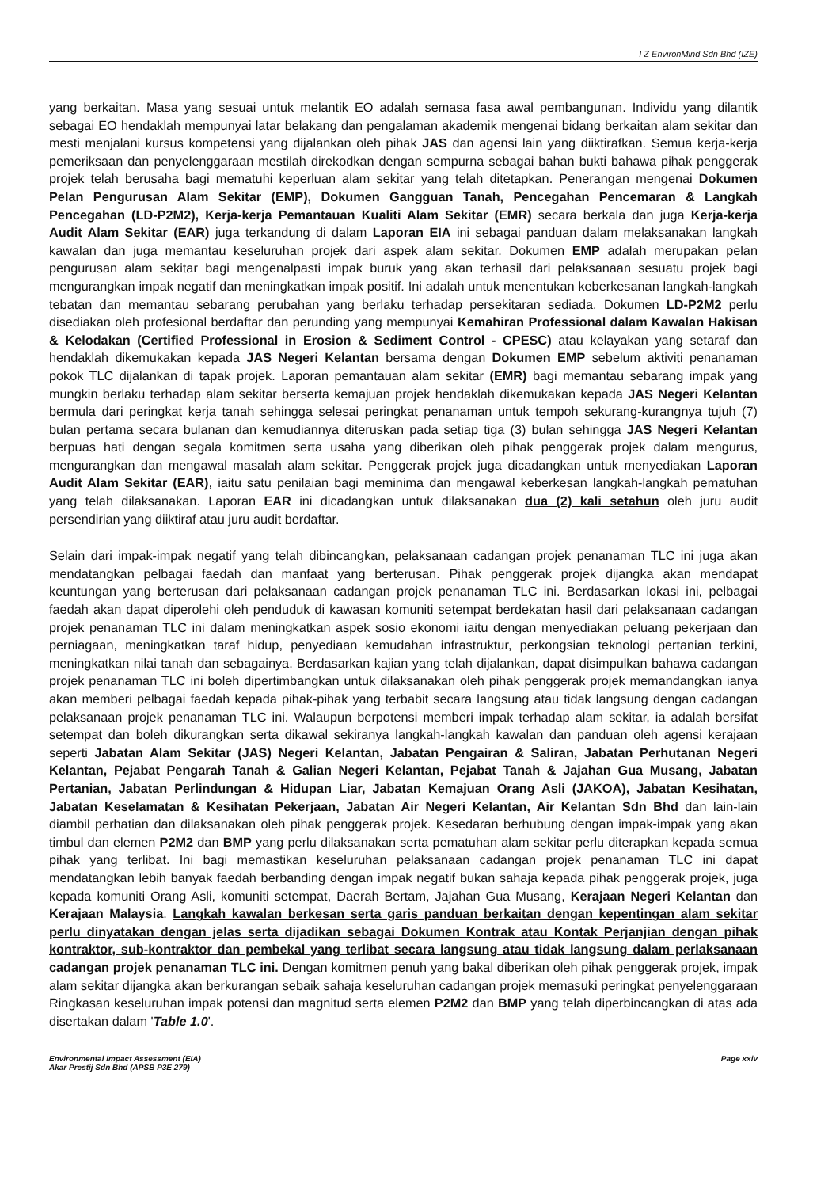I Z EnvironMind Sdn Bhd (IZE)
yang berkaitan. Masa yang sesuai untuk melantik EO adalah semasa fasa awal pembangunan. Individu yang dilantik sebagai EO hendaklah mempunyai latar belakang dan pengalaman akademik mengenai bidang berkaitan alam sekitar dan mesti menjalani kursus kompetensi yang dijalankan oleh pihak JAS dan agensi lain yang diiktirafkan. Semua kerja-kerja pemeriksaan dan penyelenggaraan mestilah direkodkan dengan sempurna sebagai bahan bukti bahawa pihak penggerak projek telah berusaha bagi mematuhi keperluan alam sekitar yang telah ditetapkan. Penerangan mengenai Dokumen Pelan Pengurusan Alam Sekitar (EMP), Dokumen Gangguan Tanah, Pencegahan Pencemaran & Langkah Pencegahan (LD-P2M2), Kerja-kerja Pemantauan Kualiti Alam Sekitar (EMR) secara berkala dan juga Kerja-kerja Audit Alam Sekitar (EAR) juga terkandung di dalam Laporan EIA ini sebagai panduan dalam melaksanakan langkah kawalan dan juga memantau keseluruhan projek dari aspek alam sekitar. Dokumen EMP adalah merupakan pelan pengurusan alam sekitar bagi mengenalpasti impak buruk yang akan terhasil dari pelaksanaan sesuatu projek bagi mengurangkan impak negatif dan meningkatkan impak positif. Ini adalah untuk menentukan keberkesanan langkah-langkah tebatan dan memantau sebarang perubahan yang berlaku terhadap persekitaran sediada. Dokumen LD-P2M2 perlu disediakan oleh profesional berdaftar dan perunding yang mempunyai Kemahiran Professional dalam Kawalan Hakisan & Kelodakan (Certified Professional in Erosion & Sediment Control - CPESC) atau kelayakan yang setaraf dan hendaklah dikemukakan kepada JAS Negeri Kelantan bersama dengan Dokumen EMP sebelum aktiviti penanaman pokok TLC dijalankan di tapak projek. Laporan pemantauan alam sekitar (EMR) bagi memantau sebarang impak yang mungkin berlaku terhadap alam sekitar berserta kemajuan projek hendaklah dikemukakan kepada JAS Negeri Kelantan bermula dari peringkat kerja tanah sehingga selesai peringkat penanaman untuk tempoh sekurang-kurangnya tujuh (7) bulan pertama secara bulanan dan kemudiannya diteruskan pada setiap tiga (3) bulan sehingga JAS Negeri Kelantan berpuas hati dengan segala komitmen serta usaha yang diberikan oleh pihak penggerak projek dalam mengurus, mengurangkan dan mengawal masalah alam sekitar. Penggerak projek juga dicadangkan untuk menyediakan Laporan Audit Alam Sekitar (EAR), iaitu satu penilaian bagi meminima dan mengawal keberkesan langkah-langkah pematuhan yang telah dilaksanakan. Laporan EAR ini dicadangkan untuk dilaksanakan dua (2) kali setahun oleh juru audit persendirian yang diiktiraf atau juru audit berdaftar.
Selain dari impak-impak negatif yang telah dibincangkan, pelaksanaan cadangan projek penanaman TLC ini juga akan mendatangkan pelbagai faedah dan manfaat yang berterusan. Pihak penggerak projek dijangka akan mendapat keuntungan yang berterusan dari pelaksanaan cadangan projek penanaman TLC ini. Berdasarkan lokasi ini, pelbagai faedah akan dapat diperolehi oleh penduduk di kawasan komuniti setempat berdekatan hasil dari pelaksanaan cadangan projek penanaman TLC ini dalam meningkatkan aspek sosio ekonomi iaitu dengan menyediakan peluang pekerjaan dan perniagaan, meningkatkan taraf hidup, penyediaan kemudahan infrastruktur, perkongsian teknologi pertanian terkini, meningkatkan nilai tanah dan sebagainya. Berdasarkan kajian yang telah dijalankan, dapat disimpulkan bahawa cadangan projek penanaman TLC ini boleh dipertimbangkan untuk dilaksanakan oleh pihak penggerak projek memandangkan ianya akan memberi pelbagai faedah kepada pihak-pihak yang terbabit secara langsung atau tidak langsung dengan cadangan pelaksanaan projek penanaman TLC ini. Walaupun berpotensi memberi impak terhadap alam sekitar, ia adalah bersifat setempat dan boleh dikurangkan serta dikawal sekiranya langkah-langkah kawalan dan panduan oleh agensi kerajaan seperti Jabatan Alam Sekitar (JAS) Negeri Kelantan, Jabatan Pengairan & Saliran, Jabatan Perhutanan Negeri Kelantan, Pejabat Pengarah Tanah & Galian Negeri Kelantan, Pejabat Tanah & Jajahan Gua Musang, Jabatan Pertanian, Jabatan Perlindungan & Hidupan Liar, Jabatan Kemajuan Orang Asli (JAKOA), Jabatan Kesihatan, Jabatan Keselamatan & Kesihatan Pekerjaan, Jabatan Air Negeri Kelantan, Air Kelantan Sdn Bhd dan lain-lain diambil perhatian dan dilaksanakan oleh pihak penggerak projek. Kesedaran berhubung dengan impak-impak yang akan timbul dan elemen P2M2 dan BMP yang perlu dilaksanakan serta pematuhan alam sekitar perlu diterapkan kepada semua pihak yang terlibat. Ini bagi memastikan keseluruhan pelaksanaan cadangan projek penanaman TLC ini dapat mendatangkan lebih banyak faedah berbanding dengan impak negatif bukan sahaja kepada pihak penggerak projek, juga kepada komuniti Orang Asli, komuniti setempat, Daerah Bertam, Jajahan Gua Musang, Kerajaan Negeri Kelantan dan Kerajaan Malaysia. Langkah kawalan berkesan serta garis panduan berkaitan dengan kepentingan alam sekitar perlu dinyatakan dengan jelas serta dijadikan sebagai Dokumen Kontrak atau Kontak Perjanjian dengan pihak kontraktor, sub-kontraktor dan pembekal yang terlibat secara langsung atau tidak langsung dalam perlaksanaan cadangan projek penanaman TLC ini. Dengan komitmen penuh yang bakal diberikan oleh pihak penggerak projek, impak alam sekitar dijangka akan berkurangan sebaik sahaja keseluruhan cadangan projek memasuki peringkat penyelenggaraan Ringkasan keseluruhan impak potensi dan magnitud serta elemen P2M2 dan BMP yang telah diperbincangkan di atas ada disertakan dalam 'Table 1.0'.
Environmental Impact Assessment (EIA)
Akar Prestij Sdn Bhd (APSB P3E 279)
Page xxiv